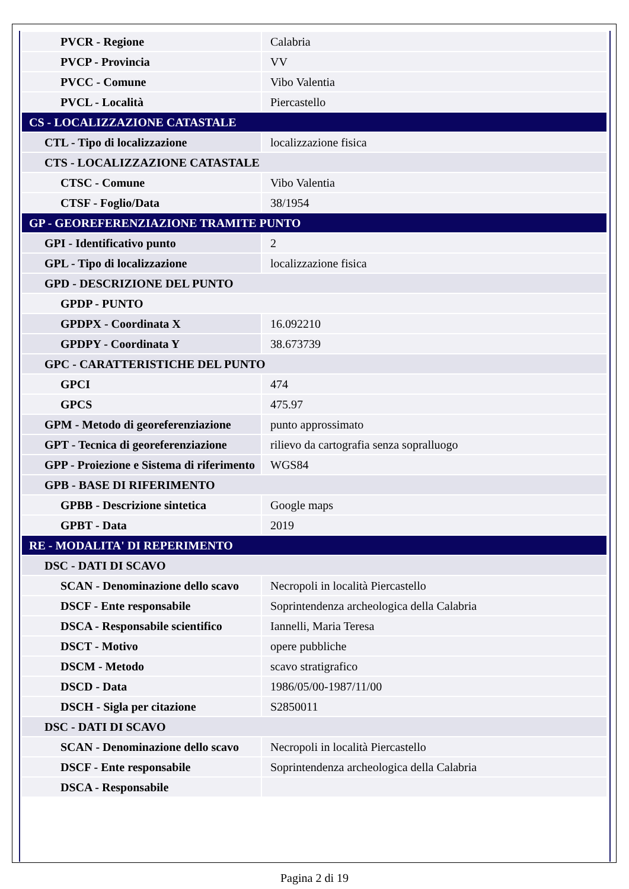| PVCR - Regione | Calabria |
| PVCP - Provincia | VV |
| PVCC - Comune | Vibo Valentia |
| PVCL - Località | Piercastello |
| CS - LOCALIZZAZIONE CATASTALE | |
| CTL - Tipo di localizzazione | localizzazione fisica |
| CTS - LOCALIZZAZIONE CATASTALE | |
| CTSC - Comune | Vibo Valentia |
| CTSF - Foglio/Data | 38/1954 |
| GP - GEOREFERENZIAZIONE TRAMITE PUNTO | |
| GPI - Identificativo punto | 2 |
| GPL - Tipo di localizzazione | localizzazione fisica |
| GPD - DESCRIZIONE DEL PUNTO | |
| GPDP - PUNTO | |
| GPDPX - Coordinata X | 16.092210 |
| GPDPY - Coordinata Y | 38.673739 |
| GPC - CARATTERISTICHE DEL PUNTO | |
| GPCI | 474 |
| GPCS | 475.97 |
| GPM - Metodo di georeferenziazione | punto approssimato |
| GPT - Tecnica di georeferenziazione | rilievo da cartografia senza sopralluogo |
| GPP - Proiezione e Sistema di riferimento | WGS84 |
| GPB - BASE DI RIFERIMENTO | |
| GPBB - Descrizione sintetica | Google maps |
| GPBT - Data | 2019 |
| RE - MODALITA' DI REPERIMENTO | |
| DSC - DATI DI SCAVO | |
| SCAN - Denominazione dello scavo | Necropoli in località Piercastello |
| DSCF - Ente responsabile | Soprintendenza archeologica della Calabria |
| DSCA - Responsabile scientifico | Iannelli, Maria Teresa |
| DSCT - Motivo | opere pubbliche |
| DSCM - Metodo | scavo stratigrafico |
| DSCD - Data | 1986/05/00-1987/11/00 |
| DSCH - Sigla per citazione | S2850011 |
| DSC - DATI DI SCAVO | |
| SCAN - Denominazione dello scavo | Necropoli in località Piercastello |
| DSCF - Ente responsabile | Soprintendenza archeologica della Calabria |
| DSCA - Responsabile | |
Pagina 2 di 19